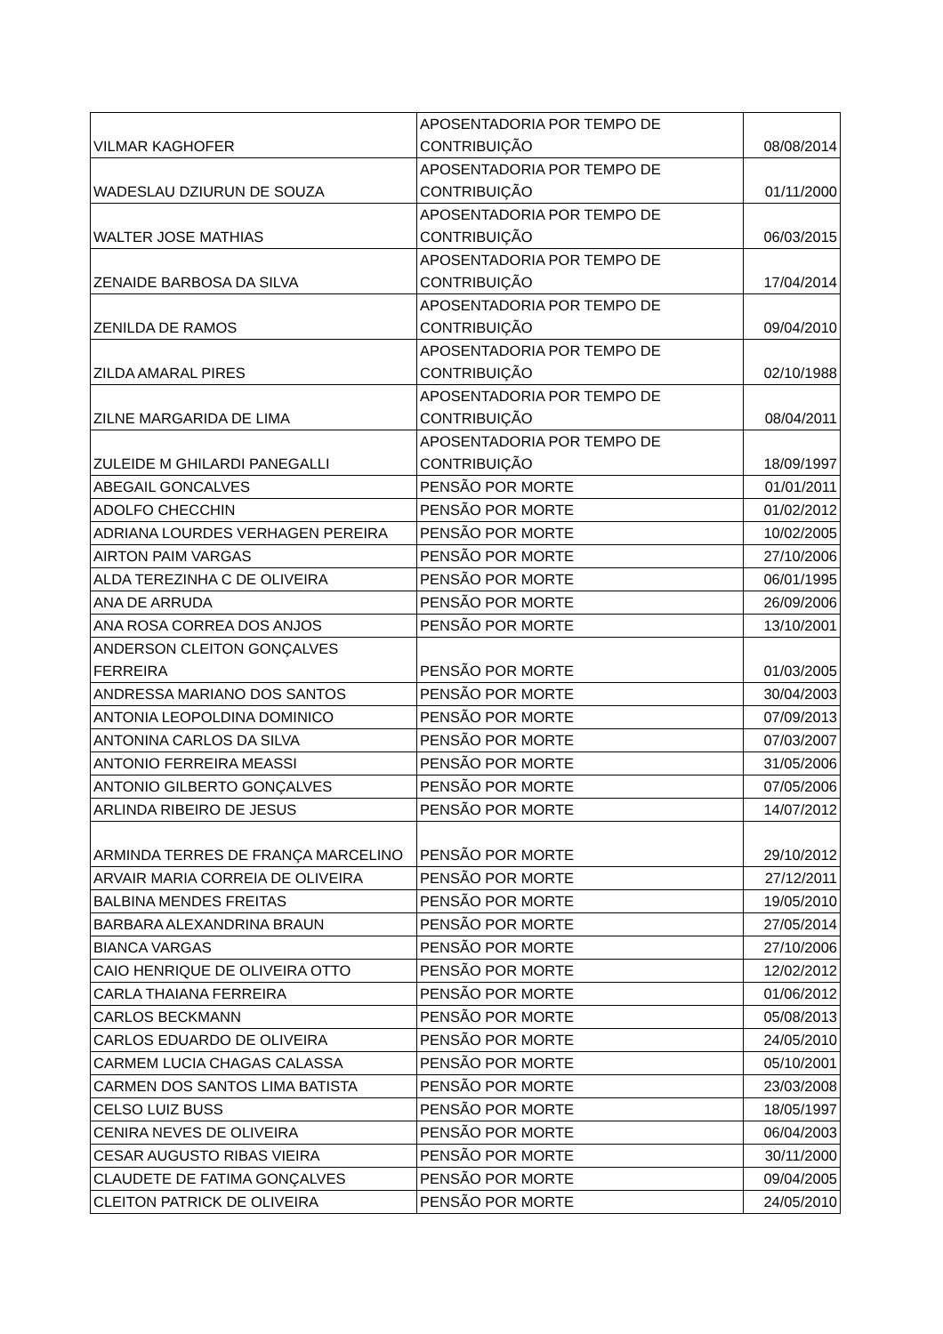| VILMAR KAGHOFER | APOSENTADORIA POR TEMPO DE CONTRIBUIÇÃO | 08/08/2014 |
| WADESLAU DZIURUN DE SOUZA | APOSENTADORIA POR TEMPO DE CONTRIBUIÇÃO | 01/11/2000 |
| WALTER JOSE MATHIAS | APOSENTADORIA POR TEMPO DE CONTRIBUIÇÃO | 06/03/2015 |
| ZENAIDE BARBOSA DA SILVA | APOSENTADORIA POR TEMPO DE CONTRIBUIÇÃO | 17/04/2014 |
| ZENILDA DE RAMOS | APOSENTADORIA POR TEMPO DE CONTRIBUIÇÃO | 09/04/2010 |
| ZILDA AMARAL PIRES | APOSENTADORIA POR TEMPO DE CONTRIBUIÇÃO | 02/10/1988 |
| ZILNE MARGARIDA DE LIMA | APOSENTADORIA POR TEMPO DE CONTRIBUIÇÃO | 08/04/2011 |
| ZULEIDE M GHILARDI PANEGALLI | APOSENTADORIA POR TEMPO DE CONTRIBUIÇÃO | 18/09/1997 |
| ABEGAIL GONCALVES | PENSÃO POR MORTE | 01/01/2011 |
| ADOLFO CHECCHIN | PENSÃO POR MORTE | 01/02/2012 |
| ADRIANA LOURDES VERHAGEN PEREIRA | PENSÃO POR MORTE | 10/02/2005 |
| AIRTON PAIM VARGAS | PENSÃO POR MORTE | 27/10/2006 |
| ALDA TEREZINHA C DE OLIVEIRA | PENSÃO POR MORTE | 06/01/1995 |
| ANA DE ARRUDA | PENSÃO POR MORTE | 26/09/2006 |
| ANA ROSA CORREA DOS ANJOS | PENSÃO POR MORTE | 13/10/2001 |
| ANDERSON CLEITON GONÇALVES FERREIRA | PENSÃO POR MORTE | 01/03/2005 |
| ANDRESSA MARIANO DOS SANTOS | PENSÃO POR MORTE | 30/04/2003 |
| ANTONIA LEOPOLDINA DOMINICO | PENSÃO POR MORTE | 07/09/2013 |
| ANTONINA CARLOS DA SILVA | PENSÃO POR MORTE | 07/03/2007 |
| ANTONIO FERREIRA MEASSI | PENSÃO POR MORTE | 31/05/2006 |
| ANTONIO GILBERTO GONÇALVES | PENSÃO POR MORTE | 07/05/2006 |
| ARLINDA RIBEIRO DE JESUS | PENSÃO POR MORTE | 14/07/2012 |
| ARMINDA TERRES DE FRANÇA MARCELINO | PENSÃO POR MORTE | 29/10/2012 |
| ARVAIR MARIA CORREIA DE OLIVEIRA | PENSÃO POR MORTE | 27/12/2011 |
| BALBINA MENDES FREITAS | PENSÃO POR MORTE | 19/05/2010 |
| BARBARA ALEXANDRINA BRAUN | PENSÃO POR MORTE | 27/05/2014 |
| BIANCA VARGAS | PENSÃO POR MORTE | 27/10/2006 |
| CAIO HENRIQUE DE OLIVEIRA OTTO | PENSÃO POR MORTE | 12/02/2012 |
| CARLA THAIANA FERREIRA | PENSÃO POR MORTE | 01/06/2012 |
| CARLOS BECKMANN | PENSÃO POR MORTE | 05/08/2013 |
| CARLOS EDUARDO DE OLIVEIRA | PENSÃO POR MORTE | 24/05/2010 |
| CARMEM LUCIA CHAGAS CALASSA | PENSÃO POR MORTE | 05/10/2001 |
| CARMEN DOS SANTOS LIMA BATISTA | PENSÃO POR MORTE | 23/03/2008 |
| CELSO LUIZ BUSS | PENSÃO POR MORTE | 18/05/1997 |
| CENIRA NEVES DE OLIVEIRA | PENSÃO POR MORTE | 06/04/2003 |
| CESAR AUGUSTO RIBAS VIEIRA | PENSÃO POR MORTE | 30/11/2000 |
| CLAUDETE DE FATIMA GONÇALVES | PENSÃO POR MORTE | 09/04/2005 |
| CLEITON PATRICK DE OLIVEIRA | PENSÃO POR MORTE | 24/05/2010 |